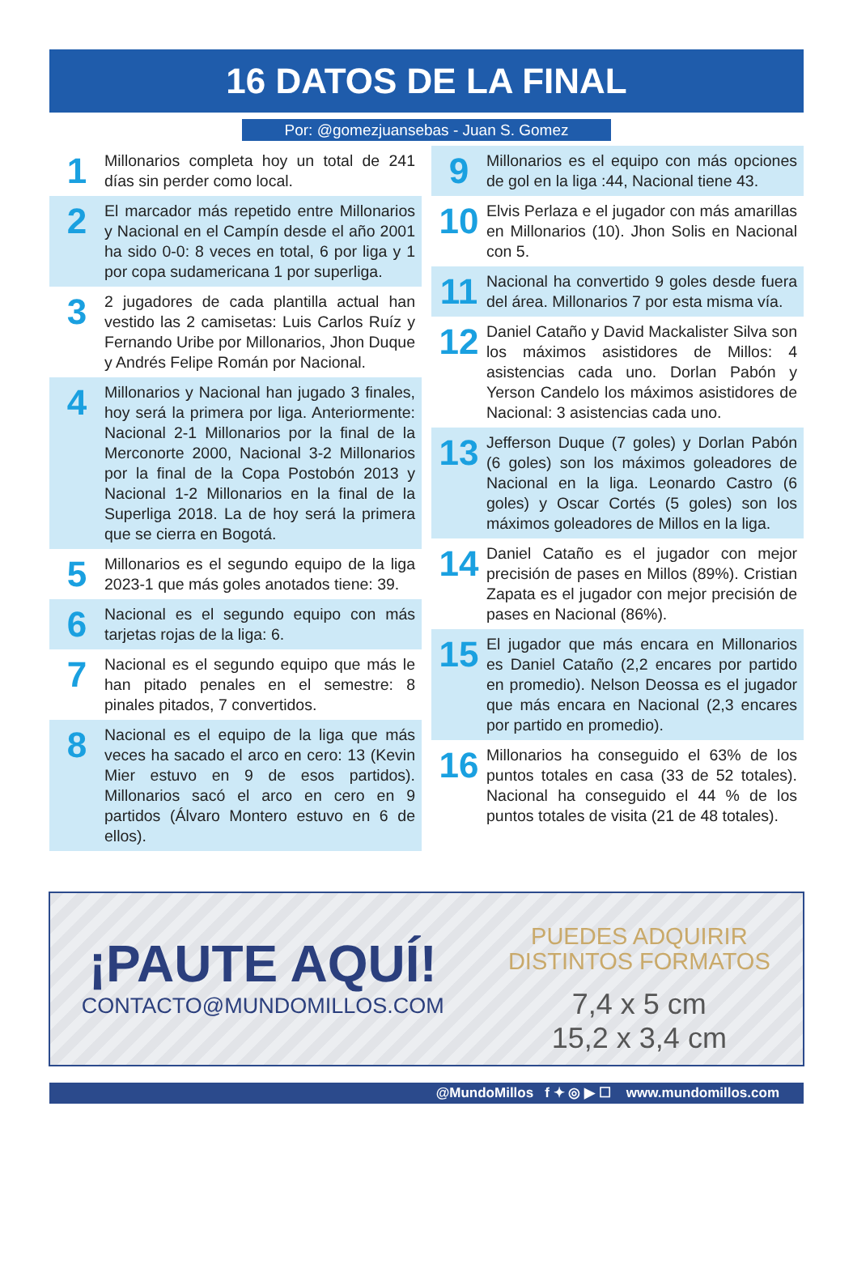16 DATOS DE LA FINAL
Por: @gomezjuansebas - Juan S. Gomez
1
Millonarios completa hoy un total de 241 días sin perder como local.
2
El marcador más repetido entre Millonarios y Nacional en el Campín desde el año 2001 ha sido 0-0: 8 veces en total, 6 por liga y 1 por copa sudamericana 1 por superliga.
3
2 jugadores de cada plantilla actual han vestido las 2 camisetas: Luis Carlos Ruíz y Fernando Uribe por Millonarios, Jhon Duque y Andrés Felipe Román por Nacional.
4
Millonarios y Nacional han jugado 3 finales, hoy será la primera por liga. Anteriormente: Nacional 2-1 Millonarios por la final de la Merconorte 2000, Nacional 3-2 Millonarios por la final de la Copa Postobón 2013 y Nacional 1-2 Millonarios en la final de la Superliga 2018. La de hoy será la primera que se cierra en Bogotá.
5
Millonarios es el segundo equipo de la liga 2023-1 que más goles anotados tiene: 39.
6
Nacional es el segundo equipo con más tarjetas rojas de la liga: 6.
7
Nacional es el segundo equipo que más le han pitado penales en el semestre: 8 pinales pitados, 7 convertidos.
8
Nacional es el equipo de la liga que más veces ha sacado el arco en cero: 13 (Kevin Mier estuvo en 9 de esos partidos). Millonarios sacó el arco en cero en 9 partidos (Álvaro Montero estuvo en 6 de ellos).
9
Millonarios es el equipo con más opciones de gol en la liga :44, Nacional tiene 43.
10
Elvis Perlaza e el jugador con más amarillas en Millonarios (10). Jhon Solis en Nacional con 5.
11
Nacional ha convertido 9 goles desde fuera del área. Millonarios 7 por esta misma vía.
12
Daniel Cataño y David Mackalister Silva son los máximos asistidores de Millos: 4 asistencias cada uno. Dorlan Pabón y Yerson Candelo los máximos asistidores de Nacional: 3 asistencias cada uno.
13
Jefferson Duque (7 goles) y Dorlan Pabón (6 goles) son los máximos goleadores de Nacional en la liga. Leonardo Castro (6 goles) y Oscar Cortés (5 goles) son los máximos goleadores de Millos en la liga.
14
Daniel Cataño es el jugador con mejor precisión de pases en Millos (89%). Cristian Zapata es el jugador con mejor precisión de pases en Nacional (86%).
15
El jugador que más encara en Millonarios es Daniel Cataño (2,2 encares por partido en promedio). Nelson Deossa es el jugador que más encara en Nacional (2,3 encares por partido en promedio).
16
Millonarios ha conseguido el 63% de los puntos totales en casa (33 de 52 totales). Nacional ha conseguido el 44 % de los puntos totales de visita (21 de 48 totales).
¡PAUTE AQUÍ!
CONTACTO@MUNDOMILLOS.COM
PUEDES ADQUIRIR
DISTINTOS FORMATOS
7,4 x 5 cm
15,2 x 3,4 cm
@MundoMillos f ✦ ◎ ▶ ☐ www.mundomillos.com